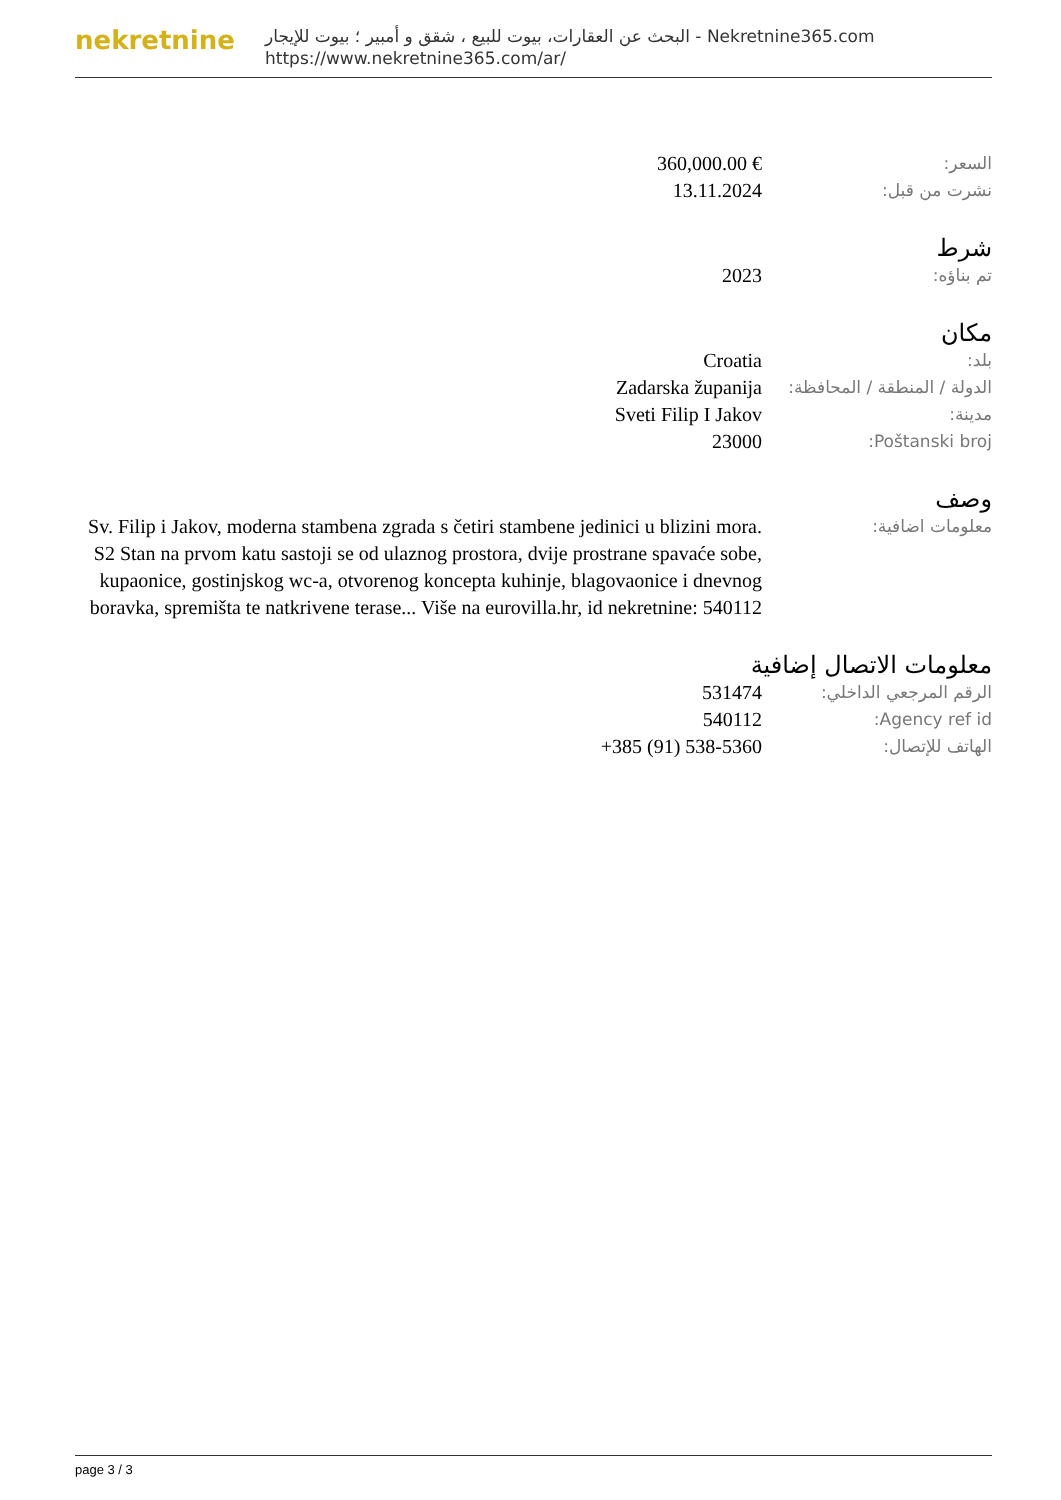nekretnine
البحث عن العقارات، بيوت للبيع ، شقق و أمبير ؛ بيوت للإيجار - Nekretnine365.com
https://www.nekretnine365.com/ar/
| السعر: | 360,000.00 € |
| نشرت من قبل: | 13.11.2024 |
شرط
| تم بناؤه: | 2023 |
مكان
| بلد: | Croatia |
| الدولة / المنطقة / المحافظة: | Zadarska županija |
| مدينة: | Sveti Filip I Jakov |
| Poštanski broj: | 23000 |
وصف
| معلومات اضافية: | Sv. Filip i Jakov, moderna stambena zgrada s četiri stambene jedinici u blizini mora. S2 Stan na prvom katu sastoji se od ulaznog prostora, dvije prostrane spavaće sobe, kupaonice, gostinjskog wc-a, otvorenog koncepta kuhinje, blagovaonice i dnevnog boravka, spremišta te natkrivene terase... Više na eurovilla.hr, id nekretnine: 540112 |
معلومات الاتصال إضافية
| الرقم المرجعي الداخلي: | 531474 |
| Agency ref id: | 540112 |
| الهاتف للإتصال: | +385 (91) 538-5360 |
page 3 / 3